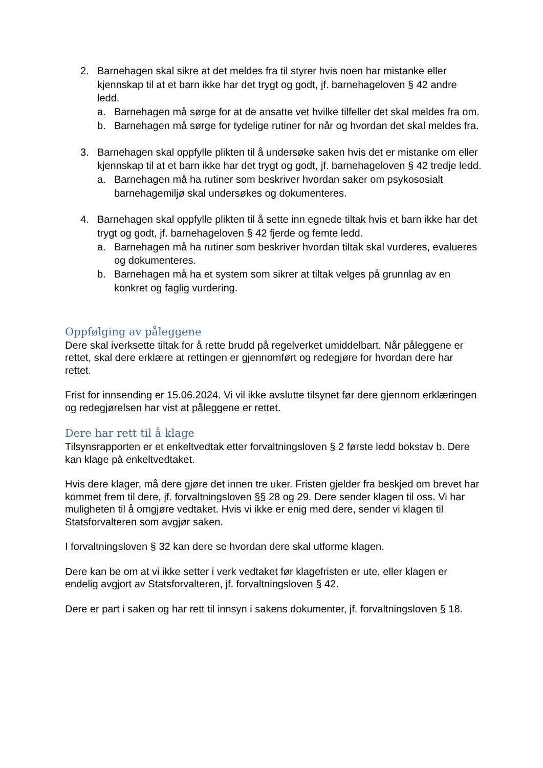2. Barnehagen skal sikre at det meldes fra til styrer hvis noen har mistanke eller kjennskap til at et barn ikke har det trygt og godt, jf. barnehageloven § 42 andre ledd.
a. Barnehagen må sørge for at de ansatte vet hvilke tilfeller det skal meldes fra om.
b. Barnehagen må sørge for tydelige rutiner for når og hvordan det skal meldes fra.
3. Barnehagen skal oppfylle plikten til å undersøke saken hvis det er mistanke om eller kjennskap til at et barn ikke har det trygt og godt, jf. barnehageloven § 42 tredje ledd.
a. Barnehagen må ha rutiner som beskriver hvordan saker om psykososialt barnehagemiljø skal undersøkes og dokumenteres.
4. Barnehagen skal oppfylle plikten til å sette inn egnede tiltak hvis et barn ikke har det trygt og godt, jf. barnehageloven § 42 fjerde og femte ledd.
a. Barnehagen må ha rutiner som beskriver hvordan tiltak skal vurderes, evalueres og dokumenteres.
b. Barnehagen må ha et system som sikrer at tiltak velges på grunnlag av en konkret og faglig vurdering.
Oppfølging av påleggene
Dere skal iverksette tiltak for å rette brudd på regelverket umiddelbart. Når påleggene er rettet, skal dere erklære at rettingen er gjennomført og redegjøre for hvordan dere har rettet.
Frist for innsending er 15.06.2024. Vi vil ikke avslutte tilsynet før dere gjennom erklæringen og redegjørelsen har vist at påleggene er rettet.
Dere har rett til å klage
Tilsynsrapporten er et enkeltvedtak etter forvaltningsloven § 2 første ledd bokstav b. Dere kan klage på enkeltvedtaket.
Hvis dere klager, må dere gjøre det innen tre uker. Fristen gjelder fra beskjed om brevet har kommet frem til dere, jf. forvaltningsloven §§ 28 og 29. Dere sender klagen til oss. Vi har muligheten til å omgjøre vedtaket. Hvis vi ikke er enig med dere, sender vi klagen til Statsforvalteren som avgjør saken.
I forvaltningsloven § 32 kan dere se hvordan dere skal utforme klagen.
Dere kan be om at vi ikke setter i verk vedtaket før klagefristen er ute, eller klagen er endelig avgjort av Statsforvalteren, jf. forvaltningsloven § 42.
Dere er part i saken og har rett til innsyn i sakens dokumenter, jf. forvaltningsloven § 18.